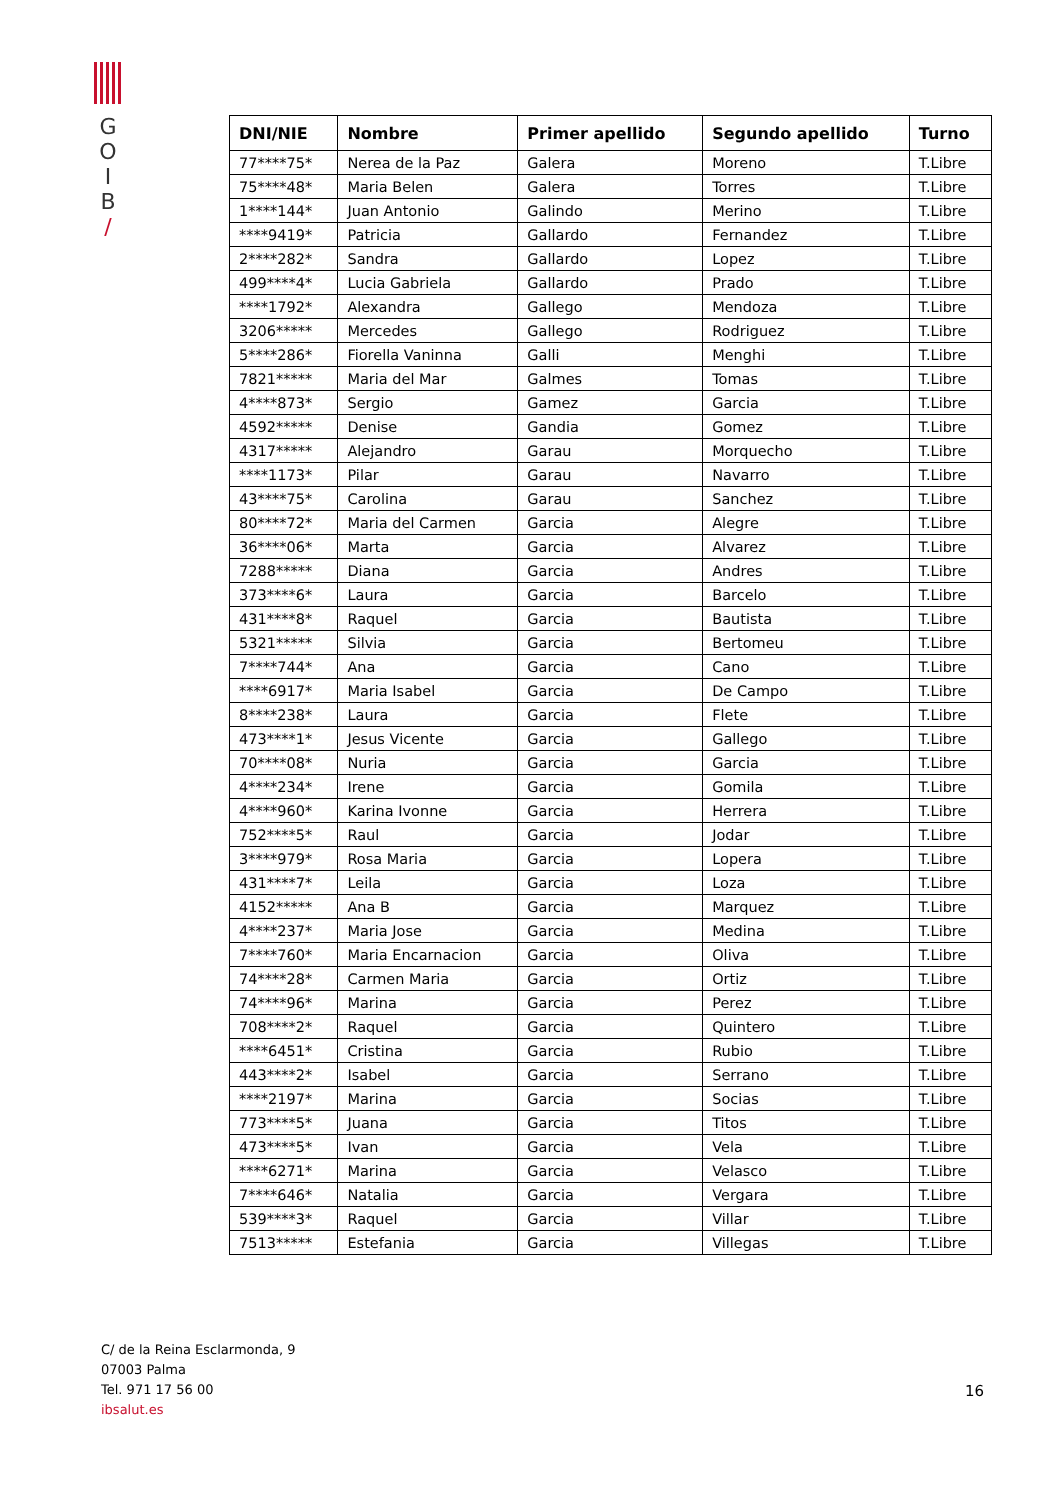G
O
I
B
/
| DNI/NIE | Nombre | Primer apellido | Segundo apellido | Turno |
| --- | --- | --- | --- | --- |
| 77****75* | Nerea de la Paz | Galera | Moreno | T.Libre |
| 75****48* | Maria Belen | Galera | Torres | T.Libre |
| 1****144* | Juan Antonio | Galindo | Merino | T.Libre |
| ****9419* | Patricia | Gallardo | Fernandez | T.Libre |
| 2****282* | Sandra | Gallardo | Lopez | T.Libre |
| 499****4* | Lucia Gabriela | Gallardo | Prado | T.Libre |
| ****1792* | Alexandra | Gallego | Mendoza | T.Libre |
| 3206***** | Mercedes | Gallego | Rodriguez | T.Libre |
| 5****286* | Fiorella Vaninna | Galli | Menghi | T.Libre |
| 7821***** | Maria del Mar | Galmes | Tomas | T.Libre |
| 4****873* | Sergio | Gamez | Garcia | T.Libre |
| 4592***** | Denise | Gandia | Gomez | T.Libre |
| 4317***** | Alejandro | Garau | Morquecho | T.Libre |
| ****1173* | Pilar | Garau | Navarro | T.Libre |
| 43****75* | Carolina | Garau | Sanchez | T.Libre |
| 80****72* | Maria del Carmen | Garcia | Alegre | T.Libre |
| 36****06* | Marta | Garcia | Alvarez | T.Libre |
| 7288***** | Diana | Garcia | Andres | T.Libre |
| 373****6* | Laura | Garcia | Barcelo | T.Libre |
| 431****8* | Raquel | Garcia | Bautista | T.Libre |
| 5321***** | Silvia | Garcia | Bertomeu | T.Libre |
| 7****744* | Ana | Garcia | Cano | T.Libre |
| ****6917* | Maria Isabel | Garcia | De Campo | T.Libre |
| 8****238* | Laura | Garcia | Flete | T.Libre |
| 473****1* | Jesus Vicente | Garcia | Gallego | T.Libre |
| 70****08* | Nuria | Garcia | Garcia | T.Libre |
| 4****234* | Irene | Garcia | Gomila | T.Libre |
| 4****960* | Karina Ivonne | Garcia | Herrera | T.Libre |
| 752****5* | Raul | Garcia | Jodar | T.Libre |
| 3****979* | Rosa Maria | Garcia | Lopera | T.Libre |
| 431****7* | Leila | Garcia | Loza | T.Libre |
| 4152***** | Ana B | Garcia | Marquez | T.Libre |
| 4****237* | Maria Jose | Garcia | Medina | T.Libre |
| 7****760* | Maria Encarnacion | Garcia | Oliva | T.Libre |
| 74****28* | Carmen Maria | Garcia | Ortiz | T.Libre |
| 74****96* | Marina | Garcia | Perez | T.Libre |
| 708****2* | Raquel | Garcia | Quintero | T.Libre |
| ****6451* | Cristina | Garcia | Rubio | T.Libre |
| 443****2* | Isabel | Garcia | Serrano | T.Libre |
| ****2197* | Marina | Garcia | Socias | T.Libre |
| 773****5* | Juana | Garcia | Titos | T.Libre |
| 473****5* | Ivan | Garcia | Vela | T.Libre |
| ****6271* | Marina | Garcia | Velasco | T.Libre |
| 7****646* | Natalia | Garcia | Vergara | T.Libre |
| 539****3* | Raquel | Garcia | Villar | T.Libre |
| 7513***** | Estefania | Garcia | Villegas | T.Libre |
C/ de la Reina Esclarmonda, 9
07003 Palma
Tel. 971 17 56 00
ibsalut.es
16